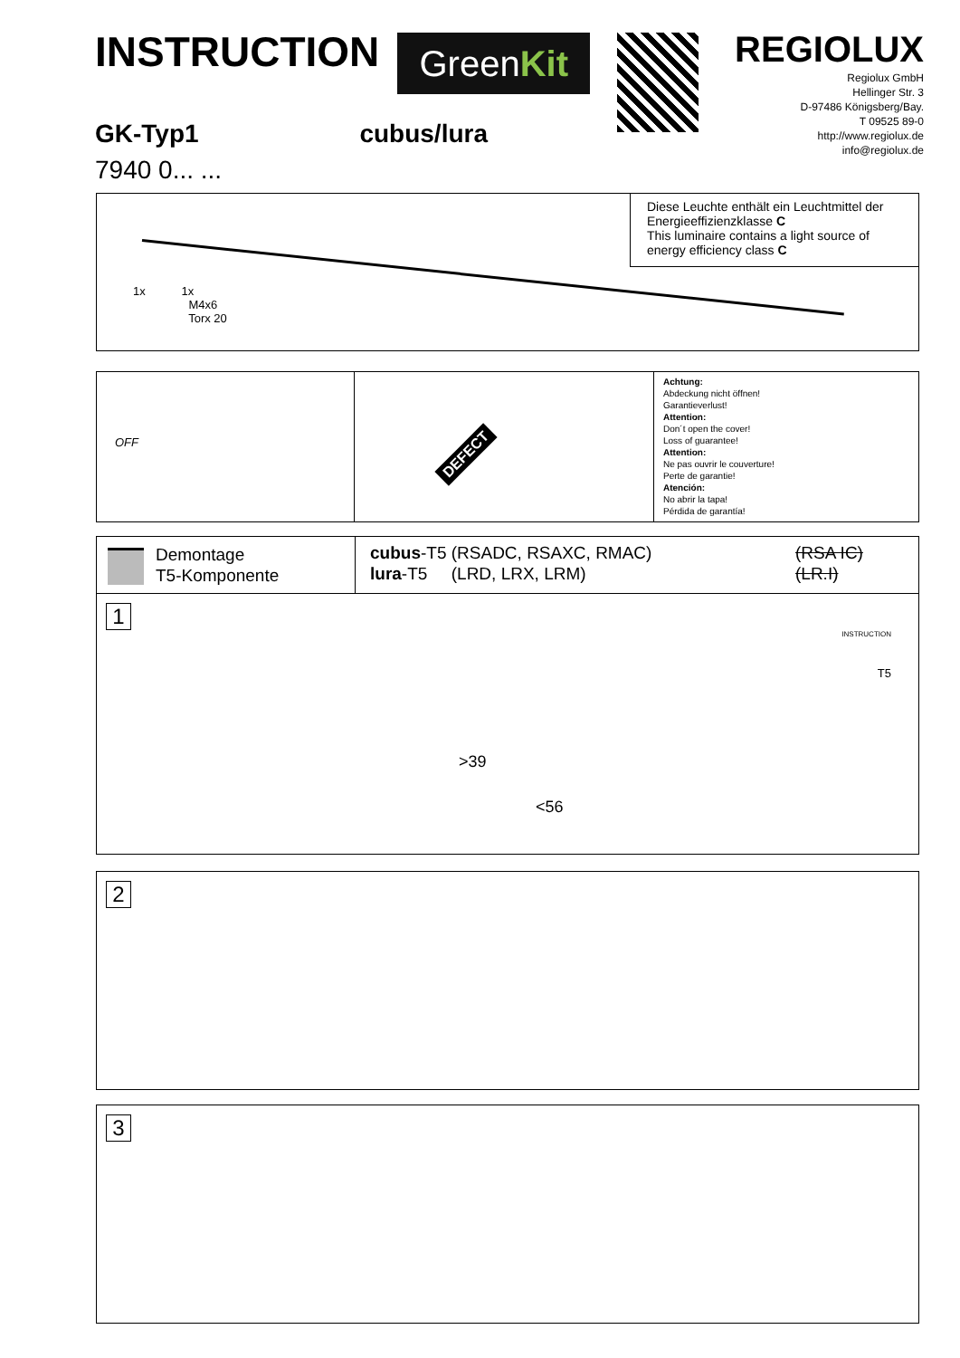INSTRUCTION
GreenKit
REGIOLUX
Regiolux GmbH
Hellinger Str. 3
D-97486 Königsberg/Bay.
T 09525 89-0
http://www.regiolux.de
info@regiolux.de
GK-Typ1 cubus/lura
7940 0... ...
Diese Leuchte enthält ein Leuchtmittel der Energieeffizienzklasse C
This luminaire contains a light source of energy efficiency class C
1x 1x
M4x6
Torx 20
OFF
DEFECT
Achtung:
Abdeckung nicht öffnen!
Garantieverlust!
Attention:
Don´t open the cover!
Loss of guarantee!
Attention:
Ne pas ouvrir le couverture!
Perte de garantie!
Atención:
No abrir la tapa!
Pérdida de garantía!
Demontage
T5-Komponente
cubus-T5 (RSADC, RSAXC, RMAC)
lura-T5 (LRD, LRX, LRM)
(RSA IC)
(LR.I)
1
>39
<56
T5
INSTRUCTION
2
3